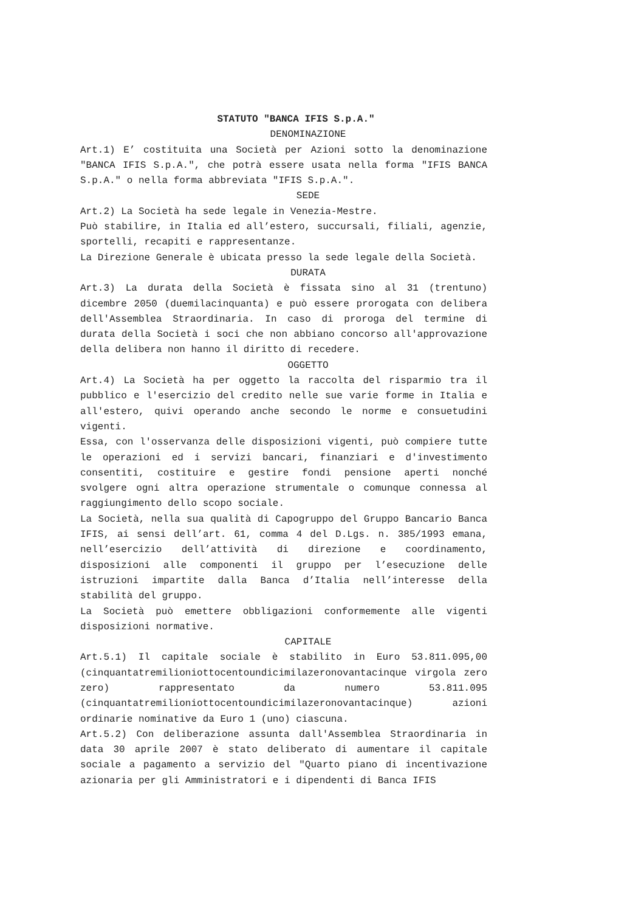STATUTO "BANCA IFIS S.p.A."
DENOMINAZIONE
Art.1) E’ costituita una Società per Azioni sotto la denominazione "BANCA IFIS S.p.A.", che potrà essere usata nella forma "IFIS BANCA S.p.A." o nella forma abbreviata "IFIS S.p.A.".
SEDE
Art.2) La Società ha sede legale in Venezia-Mestre.
Può stabilire, in Italia ed all’estero, succursali, filiali, agenzie, sportelli, recapiti e rappresentanze.
La Direzione Generale è ubicata presso la sede legale della Società.
DURATA
Art.3) La durata della Società è fissata sino al 31 (trentuno) dicembre 2050 (duemilacinquanta) e può essere prorogata con delibera dell'Assemblea Straordinaria. In caso di proroga del termine di durata della Società i soci che non abbiano concorso all'approvazione della delibera non hanno il diritto di recedere.
OGGETTO
Art.4) La Società ha per oggetto la raccolta del risparmio tra il pubblico e l'esercizio del credito nelle sue varie forme in Italia e all'estero, quivi operando anche secondo le norme e consuetudini vigenti.
Essa, con l'osservanza delle disposizioni vigenti, può compiere tutte le operazioni ed i servizi bancari, finanziari e d'investimento consentiti, costituire e gestire fondi pensione aperti nonché svolgere ogni altra operazione strumentale o comunque connessa al raggiungimento dello scopo sociale.
La Società, nella sua qualità di Capogruppo del Gruppo Bancario Banca IFIS, ai sensi dell’art. 61, comma 4 del D.Lgs. n. 385/1993 emana, nell’esercizio dell’attività di direzione e coordinamento, disposizioni alle componenti il gruppo per l’esecuzione delle istruzioni impartite dalla Banca d’Italia nell’interesse della stabilità del gruppo.
La Società può emettere obbligazioni conformemente alle vigenti disposizioni normative.
CAPITALE
Art.5.1) Il capitale sociale è stabilito in Euro 53.811.095,00 (cinquantatremilioniottocentoundicimilazeronovantacinque virgola zero zero) rappresentato da numero 53.811.095 (cinquantatremilioniottocentoundicimilazeronovantacinque) azioni ordinarie nominative da Euro 1 (uno) ciascuna.
Art.5.2) Con deliberazione assunta dall'Assemblea Straordinaria in data 30 aprile 2007 è stato deliberato di aumentare il capitale sociale a pagamento a servizio del "Quarto piano di incentivazione azionaria per gli Amministratori e i dipendenti di Banca IFIS